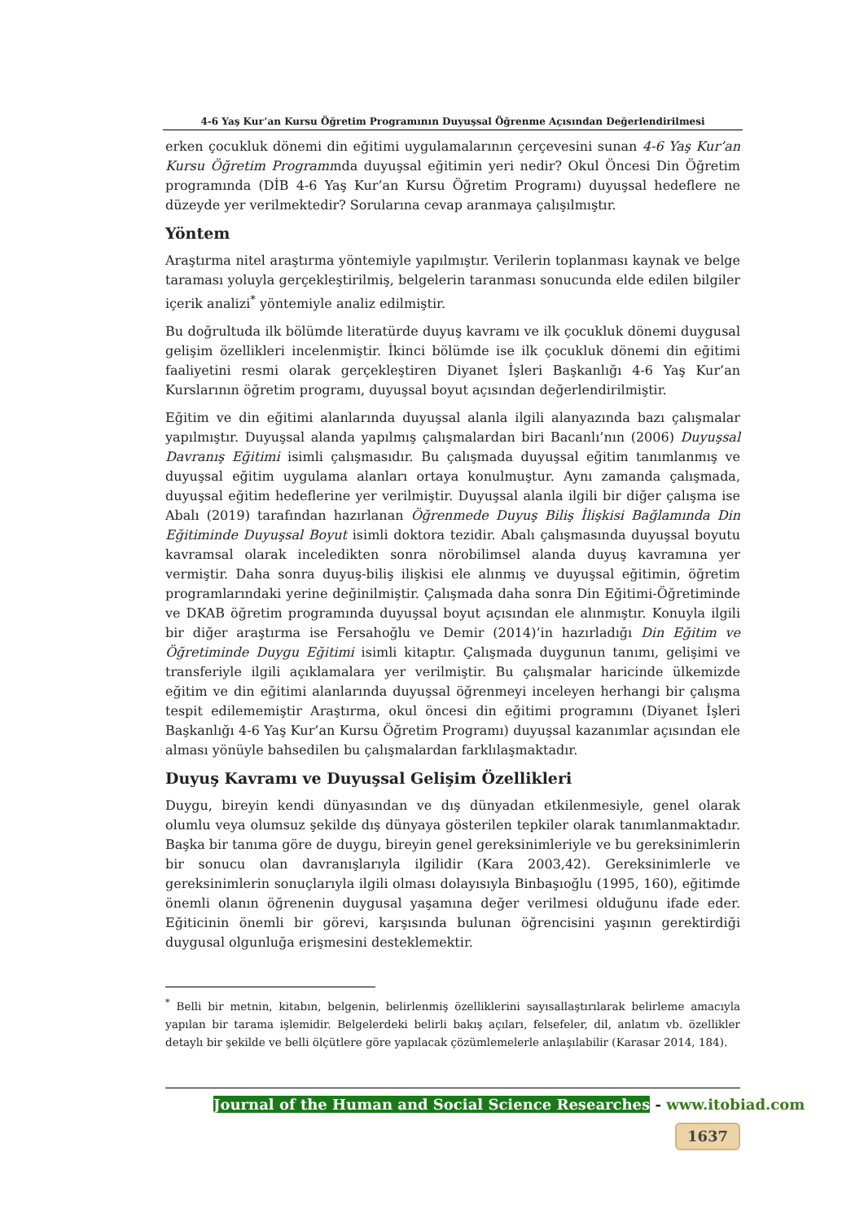4-6 Yaş Kur’an Kursu Öğretim Programının Duyuşsal Öğrenme Açısından Değerlendirilmesi
erken çocukluk dönemi din eğitimi uygulamalarının çerçevesini sunan 4-6 Yaş Kur’an Kursu Öğretim Programında duyuşsal eğitimin yeri nedir? Okul Öncesi Din Öğretim programında (DİB 4-6 Yaş Kur’an Kursu Öğretim Programı) duyuşsal hedeflere ne düzeyde yer verilmektedir? Sorularına cevap aranmaya çalışılmıştır.
Yöntem
Araştırma nitel araştırma yöntemiyle yapılmıştır. Verilerin toplanması kaynak ve belge taraması yoluyla gerçekleştirilmiş, belgelerin taranması sonucunda elde edilen bilgiler içerik analizi<sup>*</sup> yöntemiyle analiz edilmiştir.
Bu doğrultuda ilk bölümde literatürde duyuş kavramı ve ilk çocukluk dönemi duygusal gelişim özellikleri incelenmiştir. İkinci bölümde ise ilk çocukluk dönemi din eğitimi faaliyetini resmi olarak gerçekleştiren Diyanet İşleri Başkanlığı 4-6 Yaş Kur’an Kurslarının öğretim programı, duyuşsal boyut açısından değerlendirilmiştir.
Eğitim ve din eğitimi alanlarında duyuşsal alanla ilgili alanyazında bazı çalışmalar yapılmıştır. Duyuşsal alanda yapılmış çalışmalardan biri Bacanlı’nın (2006) Duyuşsal Davranış Eğitimi isimli çalışmasıdır. Bu çalışmada duyuşsal eğitim tanımlanmış ve duyuşsal eğitim uygulama alanları ortaya konulmuştur. Aynı zamanda çalışmada, duyuşsal eğitim hedeflerine yer verilmiştir. Duyuşsal alanla ilgili bir diğer çalışma ise Abalı (2019) tarafından hazırlanan Öğrenmede Duyuş Biliş İlişkisi Bağlamında Din Eğitiminde Duyuşsal Boyut isimli doktora tezidir. Abalı çalışmasında duyuşsal boyutu kavramsal olarak inceledikten sonra nörobilimsel alanda duyuş kavramına yer vermiştir. Daha sonra duyuş-biliş ilişkisi ele alınmış ve duyuşsal eğitimin, öğretim programlarındaki yerine değinilmiştir. Çalışmada daha sonra Din Eğitimi-Öğretiminde ve DKAB öğretim programında duyuşsal boyut açısından ele alınmıştır. Konuyla ilgili bir diğer araştırma ise Fersahoğlu ve Demir (2014)’in hazırladığı Din Eğitim ve Öğretiminde Duygu Eğitimi isimli kitaptır. Çalışmada duygunun tanımı, gelişimi ve transferiyle ilgili açıklamalara yer verilmiştir. Bu çalışmalar haricinde ülkemizde eğitim ve din eğitimi alanlarında duyuşsal öğrenmeyi inceleyen herhangi bir çalışma tespit edilememiştir Araştırma, okul öncesi din eğitimi programını (Diyanet İşleri Başkanlığı 4-6 Yaş Kur’an Kursu Öğretim Programı) duyuşsal kazanımlar açısından ele alması yönüyle bahsedilen bu çalışmalardan farklılaşmaktadır.
Duyuş Kavramı ve Duyuşsal Gelişim Özellikleri
Duygu, bireyin kendi dünyasından ve dış dünyadan etkilenmesiyle, genel olarak olumlu veya olumsuz şekilde dış dünyaya gösterilen tepkiler olarak tanımlanmaktadır. Başka bir tanıma göre de duygu, bireyin genel gereksinimleriyle ve bu gereksinimlerin bir sonucu olan davranışlarıyla ilgilidir (Kara 2003,42). Gereksinimlerle ve gereksinimlerin sonuçlarıyla ilgili olması dolayısıyla Binbaşıoğlu (1995, 160), eğitimde önemli olanın öğrenenin duygusal yaşamına değer verilmesi olduğunu ifade eder. Eğiticinin önemli bir görevi, karşısında bulunan öğrencisini yaşının gerektirdiği duygusal olgunluğa erişmesini desteklemektir.
<sup>*</sup> Belli bir metnin, kitabın, belgenin, belirlenmiş özelliklerini sayısallaştırılarak belirleme amacıyla yapılan bir tarama işlemidir. Belgelerdeki belirli bakış açıları, felsefeler, dil, anlatım vb. özellikler detaylı bir şekilde ve belli ölçütlere göre yapılacak çözümlemelerle anlaşılabilir (Karasar 2014, 184).
Journal of the Human and Social Science Researches - www.itobiad.com
1637